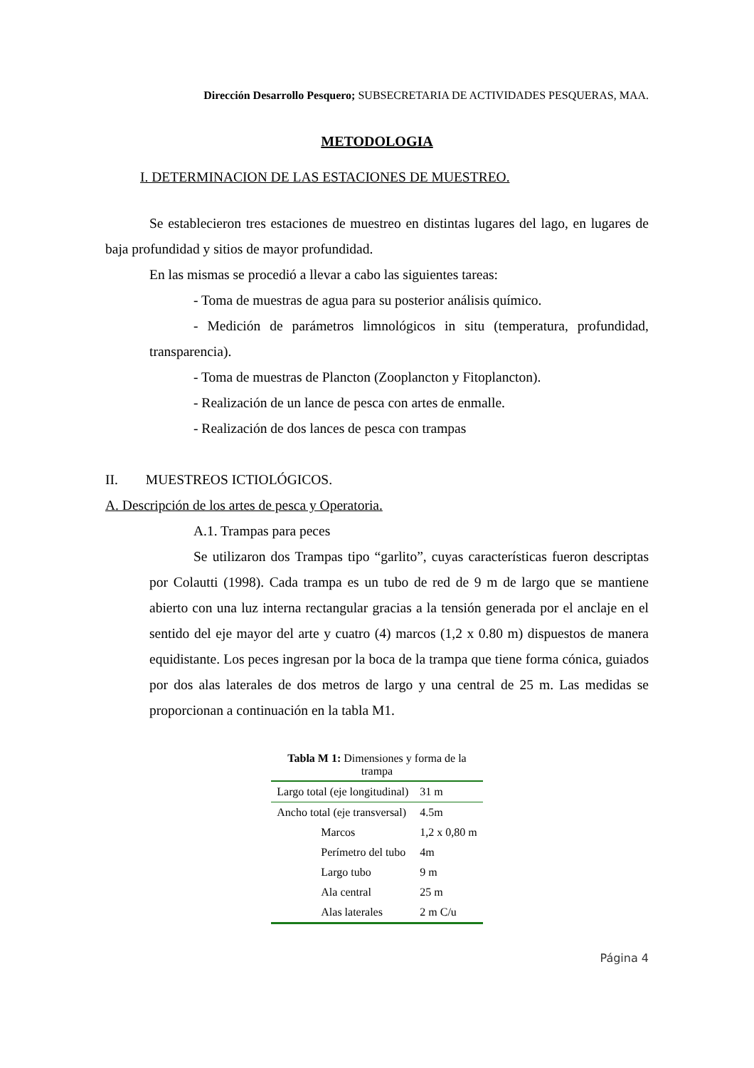Dirección Desarrollo Pesquero; SUBSECRETARIA DE ACTIVIDADES PESQUERAS, MAA.
METODOLOGIA
I. DETERMINACION DE LAS ESTACIONES DE MUESTREO.
Se establecieron tres estaciones de muestreo en distintas lugares del lago, en lugares de baja profundidad y sitios de mayor profundidad.
En las mismas se procedió a llevar a cabo las siguientes tareas:
- Toma de muestras de agua para su posterior análisis químico.
- Medición de parámetros limnológicos in situ (temperatura, profundidad, transparencia).
- Toma de muestras de Plancton (Zooplancton y Fitoplancton).
- Realización de un lance de pesca con artes de enmalle.
- Realización de dos lances de pesca con trampas
II. MUESTREOS ICTIOLÓGICOS.
A. Descripción de los artes de pesca y Operatoria.
A.1. Trampas para peces
Se utilizaron dos Trampas tipo “garlito”, cuyas características fueron descriptas por Colautti (1998). Cada trampa es un tubo de red de 9 m de largo que se mantiene abierto con una luz interna rectangular gracias a la tensión generada por el anclaje en el sentido del eje mayor del arte y cuatro (4) marcos (1,2 x 0.80 m) dispuestos de manera equidistante. Los peces ingresan por la boca de la trampa que tiene forma cónica, guiados por dos alas laterales de dos metros de largo y una central de 25 m. Las medidas se proporcionan a continuación en la tabla M1.
Tabla M 1: Dimensiones y forma de la trampa
| Largo total (eje longitudinal) | 31 m |
| Ancho total (eje transversal) | 4.5m |
| Marcos | 1,2 x 0,80 m |
| Perímetro del tubo | 4m |
| Largo tubo | 9 m |
| Ala central | 25 m |
| Alas laterales | 2 m C/u |
Página 4